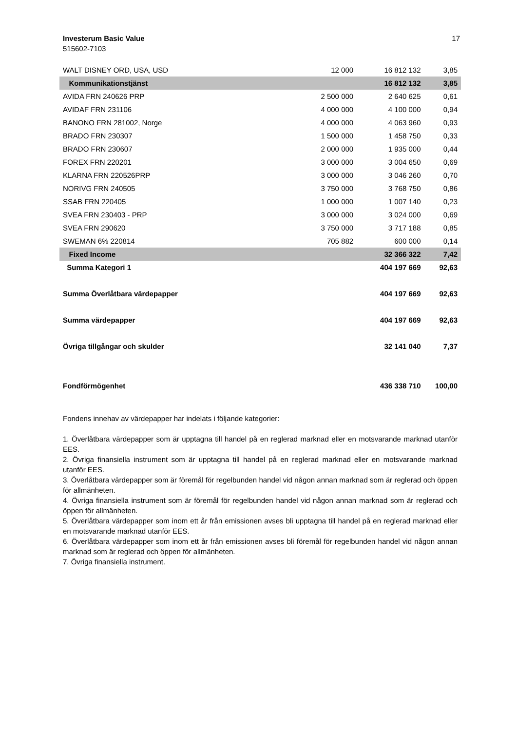17 Investerum Basic Value
515602-7103
| WALT DISNEY ORD, USA, USD | 12 000 | 16 812 132 | 3,85 |
| Kommunikationstjänst | | 16 812 132 | 3,85 |
| AVIDA FRN 240626 PRP | 2 500 000 | 2 640 625 | 0,61 |
| AVIDAF FRN 231106 | 4 000 000 | 4 100 000 | 0,94 |
| BANONO FRN 281002, Norge | 4 000 000 | 4 063 960 | 0,93 |
| BRADO FRN 230307 | 1 500 000 | 1 458 750 | 0,33 |
| BRADO FRN 230607 | 2 000 000 | 1 935 000 | 0,44 |
| FOREX FRN 220201 | 3 000 000 | 3 004 650 | 0,69 |
| KLARNA FRN 220526PRP | 3 000 000 | 3 046 260 | 0,70 |
| NORIVG FRN 240505 | 3 750 000 | 3 768 750 | 0,86 |
| SSAB FRN 220405 | 1 000 000 | 1 007 140 | 0,23 |
| SVEA FRN 230403 - PRP | 3 000 000 | 3 024 000 | 0,69 |
| SVEA FRN 290620 | 3 750 000 | 3 717 188 | 0,85 |
| SWEMAN 6% 220814 | 705 882 | 600 000 | 0,14 |
| Fixed Income | | 32 366 322 | 7,42 |
| Summa Kategori 1 | | 404 197 669 | 92,63 |
| Summa Överlåtbara värdepapper | | 404 197 669 | 92,63 |
| Summa värdepapper | | 404 197 669 | 92,63 |
| Övriga tillgångar och skulder | | 32 141 040 | 7,37 |
| Fondförmögenhet | | 436 338 710 | 100,00 |
Fondens innehav av värdepapper har indelats i följande kategorier:
1. Överlåtbara värdepapper som är upptagna till handel på en reglerad marknad eller en motsvarande marknad utanför EES.
2. Övriga finansiella instrument som är upptagna till handel på en reglerad marknad eller en motsvarande marknad utanför EES.
3. Överlåtbara värdepapper som är föremål för regelbunden handel vid någon annan marknad som är reglerad och öppen för allmänheten.
4. Övriga finansiella instrument som är föremål för regelbunden handel vid någon annan marknad som är reglerad och öppen för allmänheten.
5. Överlåtbara värdepapper som inom ett år från emissionen avses bli upptagna till handel på en reglerad marknad eller en motsvarande marknad utanför EES.
6. Överlåtbara värdepapper som inom ett år från emissionen avses bli föremål för regelbunden handel vid någon annan marknad som är reglerad och öppen för allmänheten.
7. Övriga finansiella instrument.